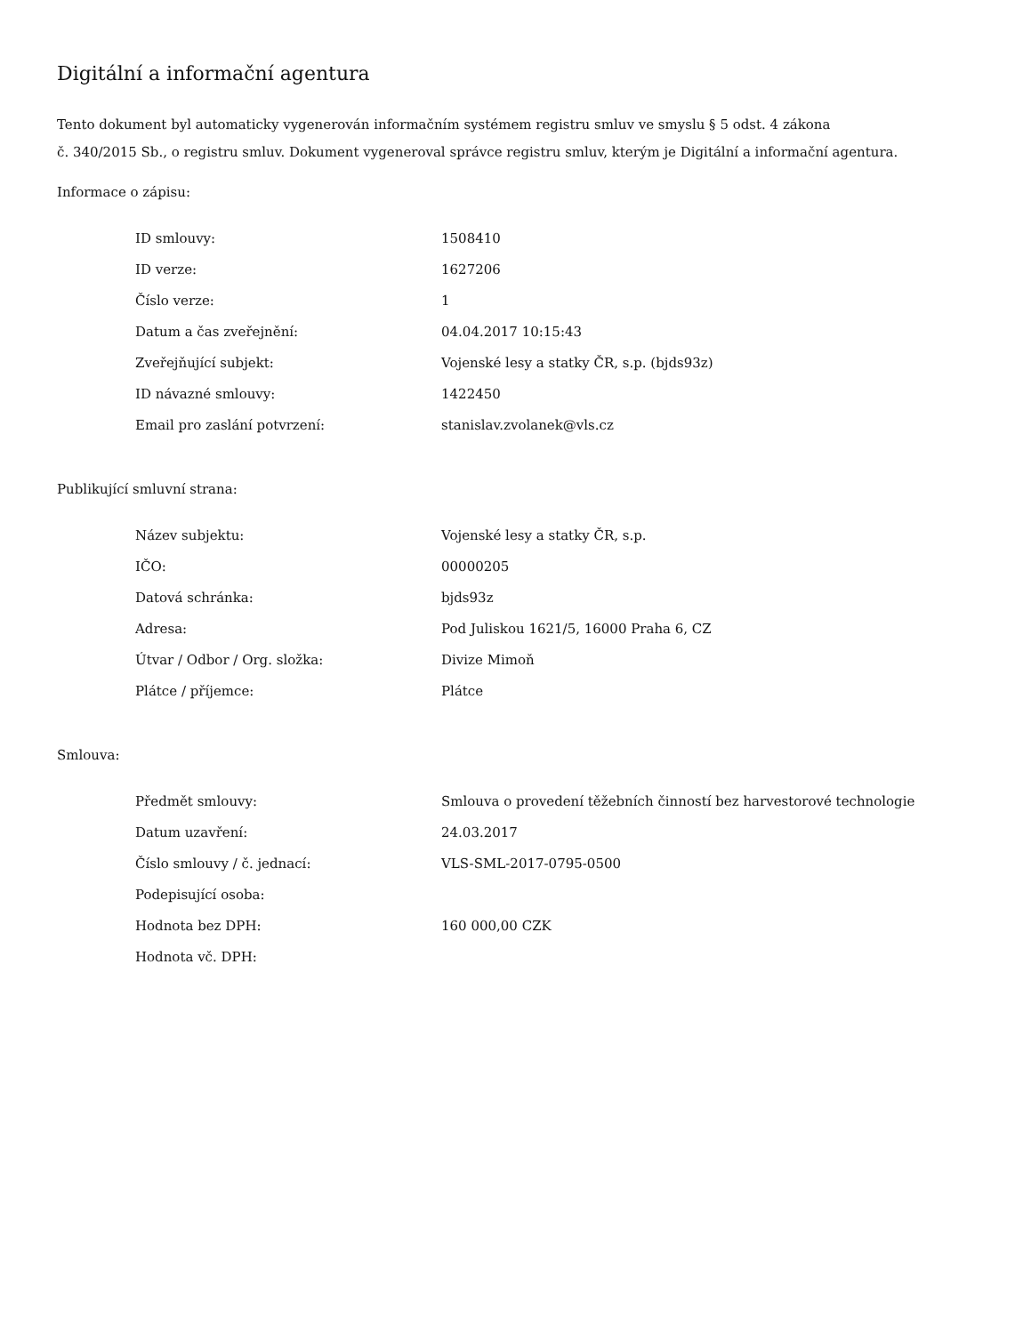Digitální a informační agentura
Tento dokument byl automaticky vygenerován informačním systémem registru smluv ve smyslu § 5 odst. 4 zákona
č. 340/2015 Sb., o registru smluv. Dokument vygeneroval správce registru smluv, kterým je Digitální a informační agentura.
Informace o zápisu:
| ID smlouvy: | 1508410 |
| ID verze: | 1627206 |
| Číslo verze: | 1 |
| Datum a čas zveřejnění: | 04.04.2017 10:15:43 |
| Zveřejňující subjekt: | Vojenské lesy a statky ČR, s.p. (bjds93z) |
| ID návazné smlouvy: | 1422450 |
| Email pro zaslání potvrzení: | stanislav.zvolanek@vls.cz |
Publikující smluvní strana:
| Název subjektu: | Vojenské lesy a statky ČR, s.p. |
| IČO: | 00000205 |
| Datová schránka: | bjds93z |
| Adresa: | Pod Juliskou 1621/5, 16000 Praha 6, CZ |
| Útvar / Odbor / Org. složka: | Divize Mimoň |
| Plátce / příjemce: | Plátce |
Smlouva:
| Předmět smlouvy: | Smlouva o provedení těžebních činností bez harvestorové technologie |
| Datum uzavření: | 24.03.2017 |
| Číslo smlouvy / č. jednací: | VLS-SML-2017-0795-0500 |
| Podepisující osoba: | |
| Hodnota bez DPH: | 160 000,00 CZK |
| Hodnota vč. DPH: | |